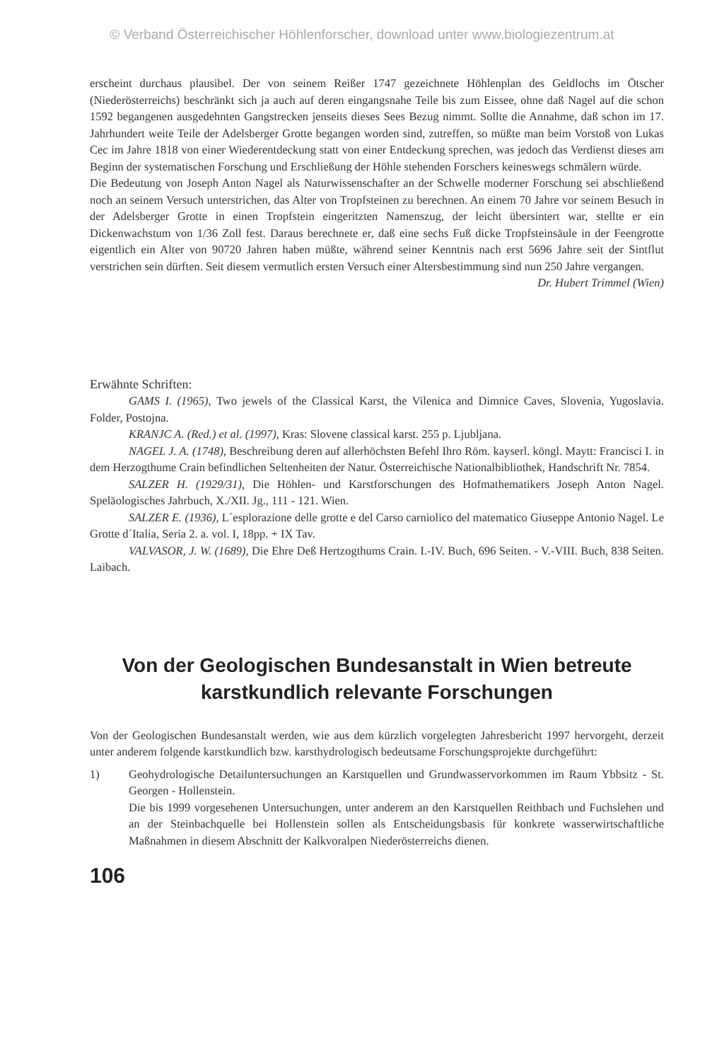© Verband Österreichischer Höhlenforscher, download unter www.biologiezentrum.at
erscheint durchaus plausibel. Der von seinem Reißer 1747 gezeichnete Höhlenplan des Geldlochs im Ötscher (Niederösterreichs) beschränkt sich ja auch auf deren eingangsnahe Teile bis zum Eissee, ohne daß Nagel auf die schon 1592 begangenen ausgedehnten Gangstrecken jenseits dieses Sees Bezug nimmt. Sollte die Annahme, daß schon im 17. Jahrhundert weite Teile der Adelsberger Grotte begangen worden sind, zutreffen, so müßte man beim Vorstoß von Lukas Cec im Jahre 1818 von einer Wiederentdeckung statt von einer Entdeckung sprechen, was jedoch das Verdienst dieses am Beginn der systematischen Forschung und Erschließung der Höhle stehenden Forschers keineswegs schmälern würde.
Die Bedeutung von Joseph Anton Nagel als Naturwissenschafter an der Schwelle moderner Forschung sei abschließend noch an seinem Versuch unterstrichen, das Alter von Tropfsteinen zu berechnen. An einem 70 Jahre vor seinem Besuch in der Adelsberger Grotte in einen Tropfstein eingeritzten Namenszug, der leicht übersintert war, stellte er ein Dickenwachstum von 1/36 Zoll fest. Daraus berechnete er, daß eine sechs Fuß dicke Tropfsteinsäule in der Feengrotte eigentlich ein Alter von 90720 Jahren haben müßte, während seiner Kenntnis nach erst 5696 Jahre seit der Sintflut verstrichen sein dürften. Seit diesem vermutlich ersten Versuch einer Altersbestimmung sind nun 250 Jahre vergangen.
Dr. Hubert Trimmel (Wien)
Erwähnte Schriften:
GAMS I. (1965), Two jewels of the Classical Karst, the Vilenica and Dimnice Caves, Slovenia, Yugoslavia. Folder, Postojna.
KRANJC A. (Red.) et al. (1997), Kras: Slovene classical karst. 255 p. Ljubljana.
NAGEL J. A. (1748), Beschreibung deren auf allerhöchsten Befehl Ihro Röm. kayserl. köngl. Maytt: Francisci I. in dem Herzogthume Crain befindlichen Seltenheiten der Natur. Österreichische Nationalbibliothek, Handschrift Nr. 7854.
SALZER H. (1929/31), Die Höhlen- und Karstforschungen des Hofmathematikers Joseph Anton Nagel. Speläologisches Jahrbuch, X./XII. Jg., 111 - 121. Wien.
SALZER E. (1936), L´esplorazione delle grotte e del Carso carniolico del matematico Giuseppe Antonio Nagel. Le Grotte d´Italia, Seria 2. a. vol. I, 18pp. + IX Tav.
VALVASOR, J. W. (1689), Die Ehre Deß Hertzogthums Crain. I.-IV. Buch, 696 Seiten. - V.-VIII. Buch, 838 Seiten. Laibach.
Von der Geologischen Bundesanstalt in Wien betreute
karstkundlich relevante Forschungen
Von der Geologischen Bundesanstalt werden, wie aus dem kürzlich vorgelegten Jahresbericht 1997 hervorgeht, derzeit unter anderem folgende karstkundlich bzw. karsthydrologisch bedeutsame Forschungsprojekte durchgeführt:
1) Geohydrologische Detailuntersuchungen an Karstquellen und Grundwasservorkommen im Raum Ybbsitz - St. Georgen - Hollenstein.
Die bis 1999 vorgesehenen Untersuchungen, unter anderem an den Karstquellen Reithbach und Fuchslehen und an der Steinbachquelle bei Hollenstein sollen als Entscheidungsbasis für konkrete wasserwirtschaftliche Maßnahmen in diesem Abschnitt der Kalkvoralpen Niederösterreichs dienen.
106